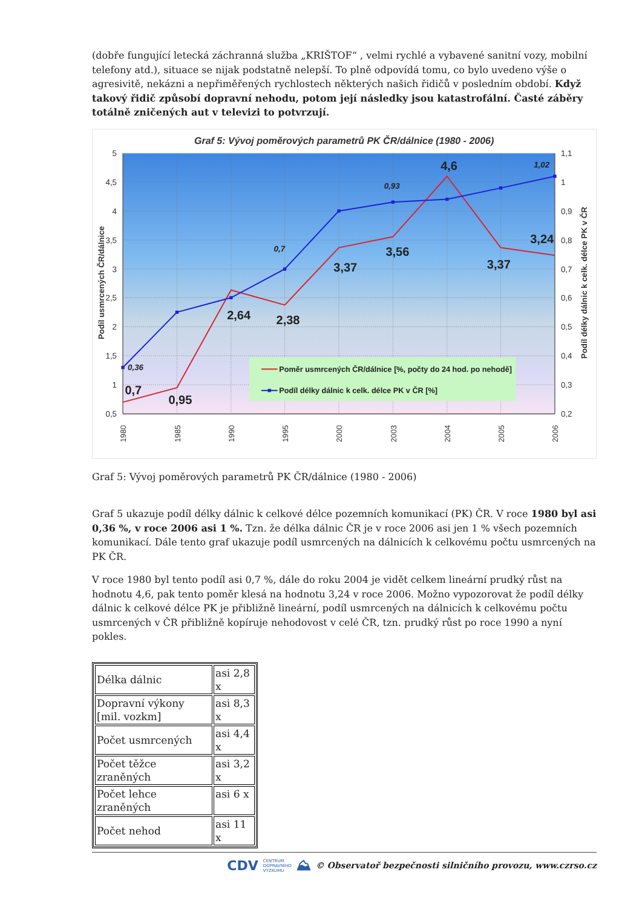(dobře fungující letecká záchranná služba „KRIŠTOF“ , velmi rychlé a vybavené sanitní vozy, mobilní telefony atd.), situace se nijak podstatně nelepší. To plně odpovídá tomu, co bylo uvedeno výše o agresivitě, nekázni a nepřiměřených rychlostech některých našich řidičů v posledním období. Když takový řidič způsobí dopravní nehodu, potom její následky jsou katastrofální. Časté záběry totálně zničených aut v televizi to potvrzují.
Graf 5: Vývoj poměrových parametrů PK ČR/dálnice (1980 - 2006)
5
4,5
4
3,5
3
2,5
2
1,5
1
0,5
1,1
1
0,9
0,8
0,7
0,6
0,5
0,4
0,3
0,2
Podíl usmrcených ČR/dálnice
Podíl délky dálnic k celk. délce PK v ČR
1980
1985
1990
1995
2000
2003
2004
2005
2006
0,7
0,95
2,64
2,38
3,37
3,56
4,6
3,37
3,24
0,36
0,7
0,93
1,02
Poměr usmrcených ČR/dálnice [%, počty do 24 hod. po nehodě]
Podíl délky dálnic k celk. délce PK v ČR [%]
Graf 5: Vývoj poměrových parametrů PK ČR/dálnice (1980 - 2006)
Graf 5 ukazuje podíl délky dálnic k celkové délce pozemních komunikací (PK) ČR. V roce 1980 byl asi 0,36 %, v roce 2006 asi 1 %. Tzn. že délka dálnic ČR je v roce 2006 asi jen 1 % všech pozemních komunikací. Dále tento graf ukazuje podíl usmrcených na dálnicích k celkovému počtu usmrcených na PK ČR.
V roce 1980 byl tento podíl asi 0,7 %, dále do roku 2004 je vidět celkem lineární prudký růst na hodnotu 4,6, pak tento poměr klesá na hodnotu 3,24 v roce 2006. Možno vypozorovat že podíl délky dálnic k celkové délce PK je přibližně lineární, podíl usmrcených na dálnicích k celkovému počtu usmrcených v ČR přibližně kopíruje nehodovost v celé ČR, tzn. prudký růst po roce 1990 a nyní pokles.
| Délka dálnic | asi 2,8 x |
| Dopravní výkony [mil. vozkm] | asi 8,3 x |
| Počet usmrcených | asi 4,4 x |
| Počet těžce zraněných | asi 3,2 x |
| Počet lehce zraněných | asi 6 x |
| Počet nehod | asi 11 x |
CDV CENTRUM
DOPRAVNÍHO
VÝZKUMU ⛰ © Observatoř bezpečnosti silničního provozu, www.czrso.cz